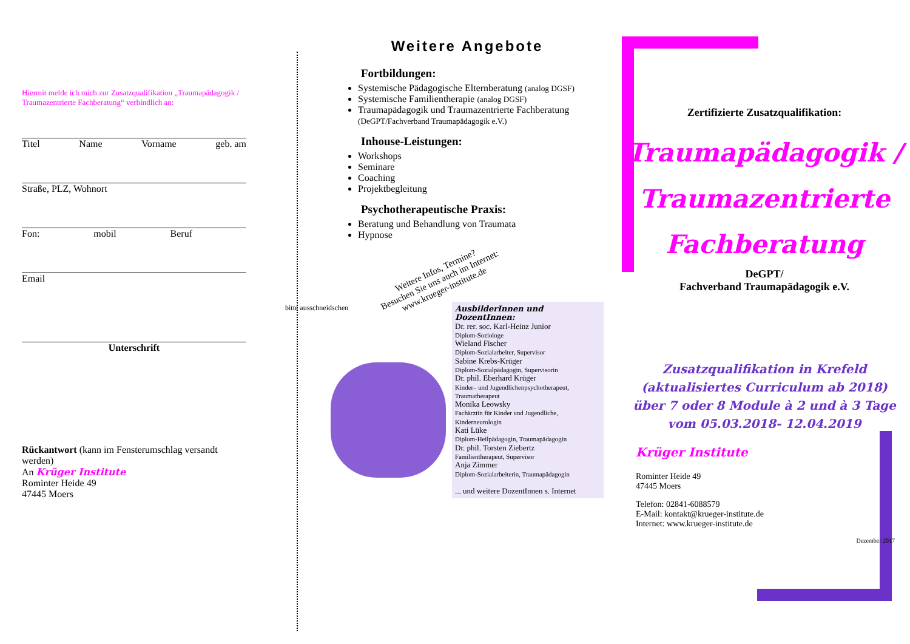Hiermit melde ich mich zur Zusatzqualifikation „Traumapädagogik / Traumazentrierte Fachberatung“ verbindlich an:
Titel Name Vorname geb. am
Straße, PLZ, Wohnort
Fon: mobil Beruf
Email
Unterschrift
Rückantwort (kann im Fensterumschlag versandt werden)
An Krüger Institute
Rominter Heide 49
47445 Moers
bitte ausschneidschen
Weitere Angebote
Fortbildungen:
Systemische Pädagogische Elternberatung (analog DGSF)
Systemische Familientherapie (analog DGSF)
Traumapädagogik und Traumazentrierte Fachberatung (DeGPT/Fachverband Traumapädagogik e.V.)
Inhouse-Leistungen:
Workshops
Seminare
Coaching
Projektbegleitung
Psychotherapeutische Praxis:
Beratung und Behandlung von Traumata
Hypnose
Weitere Infos, Termine?
Besuchen Sie uns auch im Internet:
www.krueger-institute.de
AusbilderInnen und DozentInnen:
Dr. rer. soc. Karl-Heinz Junior
Diplom-Soziologe
Wieland Fischer
Diplom-Sozialarbeiter, Supervisor
Sabine Krebs-Krüger
Diplom-Sozialpädagogin, Supervisorin
Dr. phil. Eberhard Krüger
Kinder– und Jugendlichenpsychotherapeut, Traumatherapeut
Monika Leowsky
Fachärztin für Kinder und Jugendliche, Kinderneurologin
Kati Lüke
Diplom-Heilpädagogin, Traumapädagogin
Dr. phil. Torsten Ziebertz
Familientherapeut, Supervisor
Anja Zimmer
Diplom-Sozialarbeiterin, Traumapädagogin
... und weitere DozentInnen s. Internet
Zertifizierte Zusatzqualifikation:
Traumapädagogik / Traumazentrierte Fachberatung
DeGPT/
Fachverband Traumapädagogik e.V.
Zusatzqualifikation in Krefeld
(aktualisiertes Curriculum ab 2018)
über 7 oder 8 Module à 2 und à 3 Tage
vom 05.03.2018- 12.04.2019
Krüger Institute
Rominter Heide 49
47445 Moers
Telefon: 02841-6088579
E-Mail: kontakt@krueger-institute.de
Internet: www.krueger-institute.de
Dezember 2017